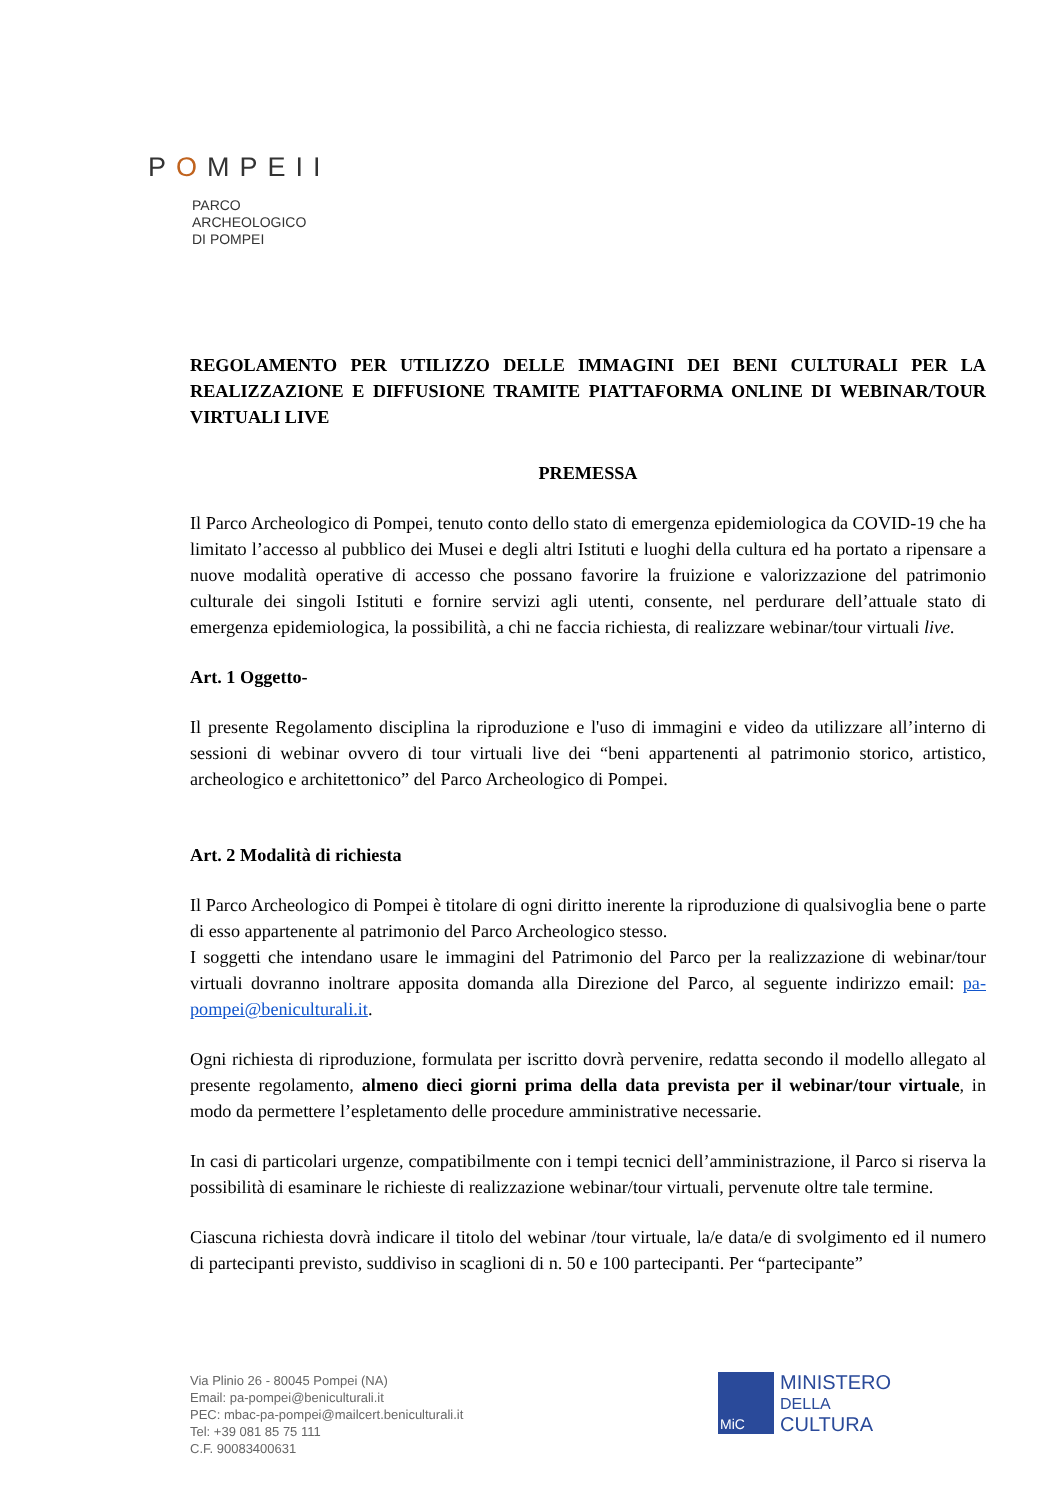POMPEII
PARCO
ARCHEOLOGICO
DI POMPEI
REGOLAMENTO PER UTILIZZO DELLE IMMAGINI DEI BENI CULTURALI PER LA REALIZZAZIONE E DIFFUSIONE TRAMITE PIATTAFORMA ONLINE DI WEBINAR/TOUR VIRTUALI LIVE
PREMESSA
Il Parco Archeologico di Pompei, tenuto conto dello stato di emergenza epidemiologica da COVID-19 che ha limitato l’accesso al pubblico dei Musei e degli altri Istituti e luoghi della cultura ed ha portato a ripensare a nuove modalità operative di accesso che possano favorire la fruizione e valorizzazione del patrimonio culturale dei singoli Istituti e fornire servizi agli utenti, consente, nel perdurare dell’attuale stato di emergenza epidemiologica, la possibilità, a chi ne faccia richiesta, di realizzare webinar/tour virtuali live.
Art. 1 Oggetto-
Il presente Regolamento disciplina la riproduzione e l'uso di immagini e video da utilizzare all’interno di sessioni di webinar ovvero di tour virtuali live dei “beni appartenenti al patrimonio storico, artistico, archeologico e architettonico” del Parco Archeologico di Pompei.
Art. 2 Modalità di richiesta
Il Parco Archeologico di Pompei è titolare di ogni diritto inerente la riproduzione di qualsivoglia bene o parte di esso appartenente al patrimonio del Parco Archeologico stesso.
I soggetti che intendano usare le immagini del Patrimonio del Parco per la realizzazione di webinar/tour virtuali dovranno inoltrare apposita domanda alla Direzione del Parco, al seguente indirizzo email: pa-pompei@beniculturali.it.
Ogni richiesta di riproduzione, formulata per iscritto dovrà pervenire, redatta secondo il modello allegato al presente regolamento, almeno dieci giorni prima della data prevista per il webinar/tour virtuale, in modo da permettere l’espletamento delle procedure amministrative necessarie.
In casi di particolari urgenze, compatibilmente con i tempi tecnici dell’amministrazione, il Parco si riserva la possibilità di esaminare le richieste di realizzazione webinar/tour virtuali, pervenute oltre tale termine.
Ciascuna richiesta dovrà indicare il titolo del webinar /tour virtuale, la/e data/e di svolgimento ed il numero di partecipanti previsto, suddiviso in scaglioni di n. 50 e 100 partecipanti. Per “partecipante”
Via Plinio 26 - 80045 Pompei (NA)
Email: pa-pompei@beniculturali.it
PEC: mbac-pa-pompei@mailcert.beniculturali.it
Tel: +39 081 85 75 111
C.F. 90083400631
MiC
MINISTERO
DELLA
CULTURA